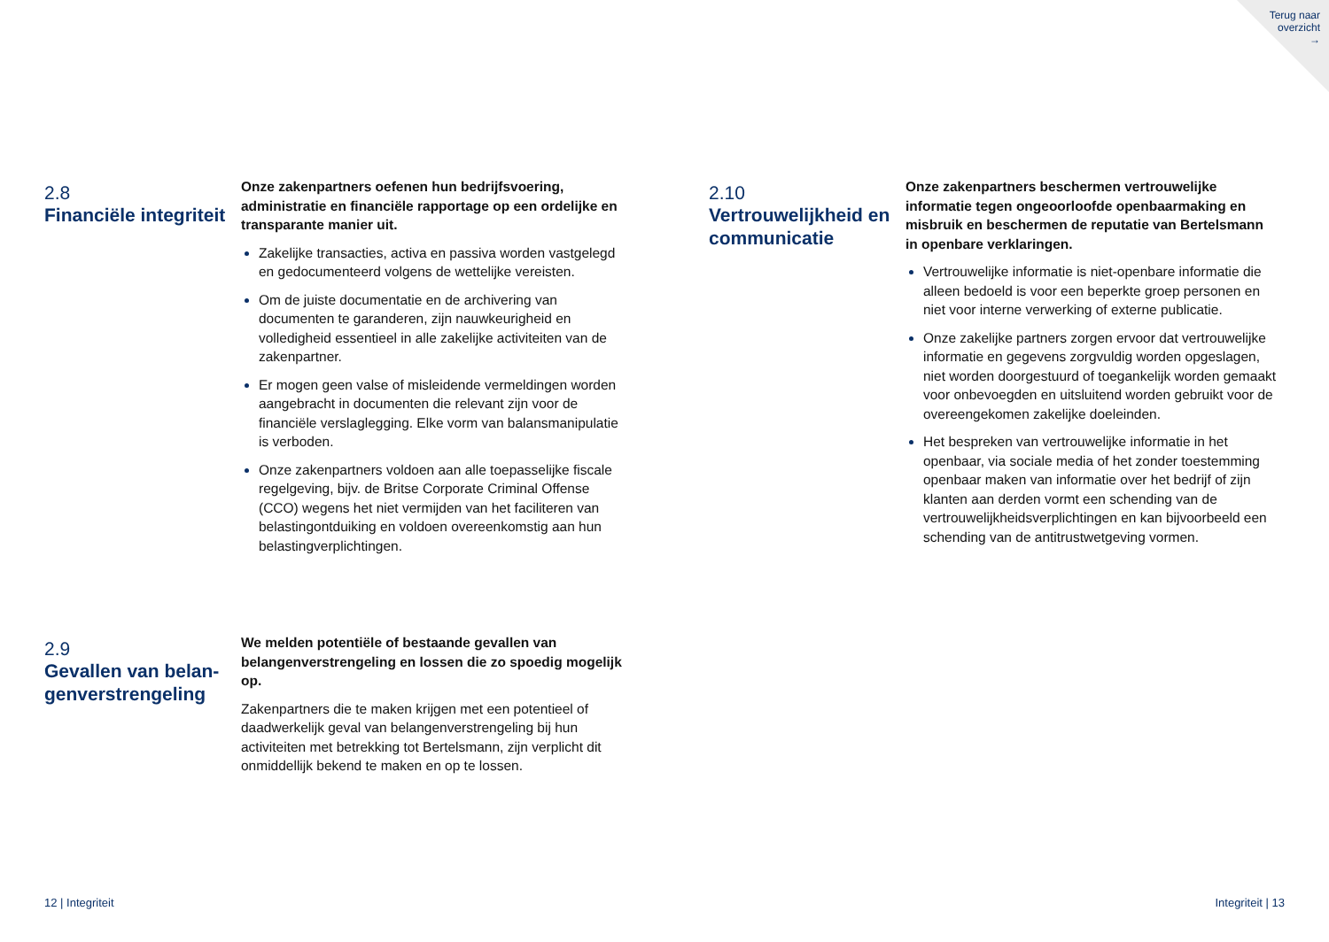Terug naar
overzicht
→
2.8
Financiële integriteit
Onze zakenpartners oefenen hun bedrijfsvoering, administratie en financiële rapportage op een ordelijke en transparante manier uit.
Zakelijke transacties, activa en passiva worden vastgelegd en gedocumenteerd volgens de wettelijke vereisten.
Om de juiste documentatie en de archivering van documenten te garanderen, zijn nauwkeurigheid en volledigheid essentieel in alle zakelijke activiteiten van de zakenpartner.
Er mogen geen valse of misleidende vermeldingen worden aangebracht in documenten die relevant zijn voor de financiële verslaglegging. Elke vorm van balansmanipulatie is verboden.
Onze zakenpartners voldoen aan alle toepasselijke fiscale regelgeving, bijv. de Britse Corporate Criminal Offense (CCO) wegens het niet vermijden van het faciliteren van belastingontduiking en voldoen overeenkomstig aan hun belastingverplichtingen.
2.9
Gevallen van belan-
genverstrengeling
We melden potentiële of bestaande gevallen van belangenverstrengeling en lossen die zo spoedig mogelijk op.
Zakenpartners die te maken krijgen met een potentieel of daadwerkelijk geval van belangenverstrengeling bij hun activiteiten met betrekking tot Bertelsmann, zijn verplicht dit onmiddellijk bekend te maken en op te lossen.
2.10
Vertrouwelijkheid en communicatie
Onze zakenpartners beschermen vertrouwelijke informatie tegen ongeoorloofde openbaarmaking en misbruik en beschermen de reputatie van Bertelsmann in openbare verklaringen.
Vertrouwelijke informatie is niet-openbare informatie die alleen bedoeld is voor een beperkte groep personen en niet voor interne verwerking of externe publicatie.
Onze zakelijke partners zorgen ervoor dat vertrouwelijke informatie en gegevens zorgvuldig worden opgeslagen, niet worden doorgestuurd of toegankelijk worden gemaakt voor onbevoegden en uitsluitend worden gebruikt voor de overeengekomen zakelijke doeleinden.
Het bespreken van vertrouwelijke informatie in het openbaar, via sociale media of het zonder toestemming openbaar maken van informatie over het bedrijf of zijn klanten aan derden vormt een schending van de vertrouwelijkheidsverplichtingen en kan bijvoorbeeld een schending van de antitrustwetgeving vormen.
12 | Integriteit Integriteit | 13